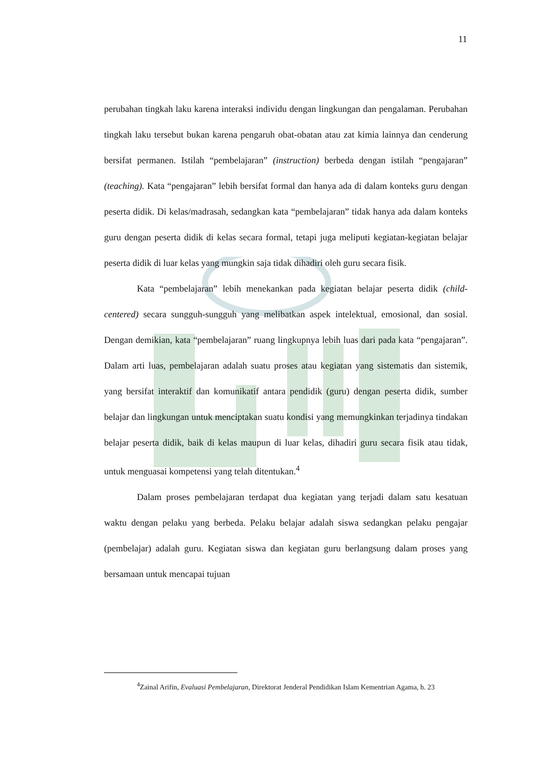11
perubahan tingkah laku karena interaksi individu dengan lingkungan dan pengalaman. Perubahan tingkah laku tersebut bukan karena pengaruh obat-obatan atau zat kimia lainnya dan cenderung bersifat permanen. Istilah “pembelajaran” (instruction) berbeda dengan istilah “pengajaran” (teaching). Kata “pengajaran” lebih bersifat formal dan hanya ada di dalam konteks guru dengan peserta didik. Di kelas/madrasah, sedangkan kata “pembelajaran” tidak hanya ada dalam konteks guru dengan peserta didik di kelas secara formal, tetapi juga meliputi kegiatan-kegiatan belajar peserta didik di luar kelas yang mungkin saja tidak dihadiri oleh guru secara fisik.
Kata “pembelajaran” lebih menekankan pada kegiatan belajar peserta didik (child-centered) secara sungguh-sungguh yang melibatkan aspek intelektual, emosional, dan sosial. Dengan demikian, kata “pembelajaran” ruang lingkupnya lebih luas dari pada kata “pengajaran”. Dalam arti luas, pembelajaran adalah suatu proses atau kegiatan yang sistematis dan sistemik, yang bersifat interaktif dan komunikatif antara pendidik (guru) dengan peserta didik, sumber belajar dan lingkungan untuk menciptakan suatu kondisi yang memungkinkan terjadinya tindakan belajar peserta didik, baik di kelas maupun di luar kelas, dihadiri guru secara fisik atau tidak, untuk menguasai kompetensi yang telah ditentukan.<sup>4</sup>
Dalam proses pembelajaran terdapat dua kegiatan yang terjadi dalam satu kesatuan waktu dengan pelaku yang berbeda. Pelaku belajar adalah siswa sedangkan pelaku pengajar (pembelajar) adalah guru. Kegiatan siswa dan kegiatan guru berlangsung dalam proses yang bersamaan untuk mencapai tujuan
<sup>4</sup> Zainal Arifin, Evaluasi Pembelajaran, Direktorat Jenderal Pendidikan Islam Kementrian Agama, h. 23